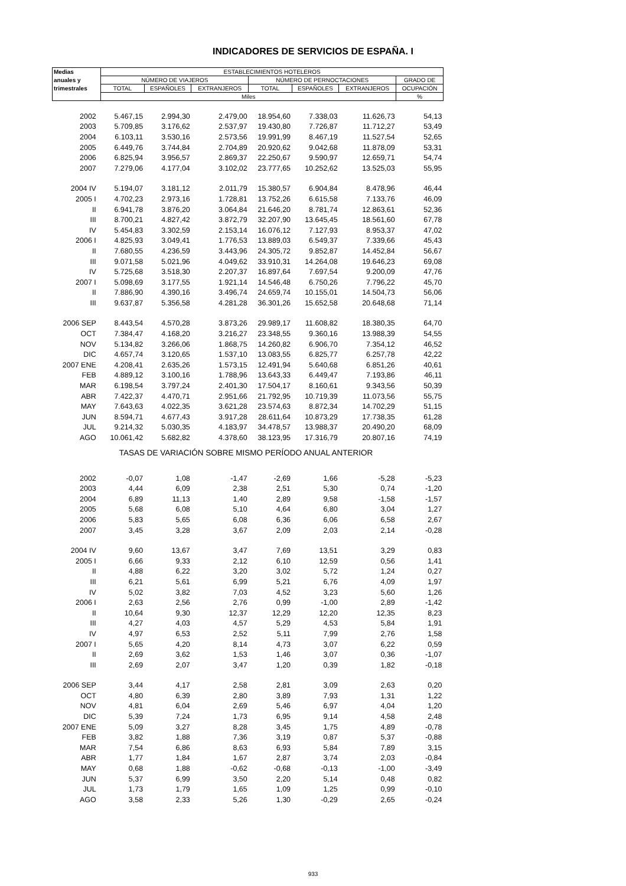INDICADORES DE SERVICIOS DE ESPAÑA. I
| Medias | ESTABLECIMIENTOS HOTELEROS | | | | | | |
| --- | --- | --- | --- | --- | --- | --- | --- |
| anuales y | NÚMERO DE VIAJEROS | | | NÚMERO DE PERNOCTACIONES | | | GRADO DE |
| trimestrales | TOTAL | ESPAÑOLES | EXTRANJEROS | TOTAL | ESPAÑOLES | EXTRANJEROS | OCUPACIÓN |
| | Miles | | | | | | % |
| 2002 | 5.467,15 | 2.994,30 | 2.479,00 | 18.954,60 | 7.338,03 | 11.626,73 | 54,13 |
| 2003 | 5.709,85 | 3.176,62 | 2.537,97 | 19.430,80 | 7.726,87 | 11.712,27 | 53,49 |
| 2004 | 6.103,11 | 3.530,16 | 2.573,56 | 19.991,99 | 8.467,19 | 11.527,54 | 52,65 |
| 2005 | 6.449,76 | 3.744,84 | 2.704,89 | 20.920,62 | 9.042,68 | 11.878,09 | 53,31 |
| 2006 | 6.825,94 | 3.956,57 | 2.869,37 | 22.250,67 | 9.590,97 | 12.659,71 | 54,74 |
| 2007 | 7.279,06 | 4.177,04 | 3.102,02 | 23.777,65 | 10.252,62 | 13.525,03 | 55,95 |
| 2004 IV | 5.194,07 | 3.181,12 | 2.011,79 | 15.380,57 | 6.904,84 | 8.478,96 | 46,44 |
| 2005 I | 4.702,23 | 2.973,16 | 1.728,81 | 13.752,26 | 6.615,58 | 7.133,76 | 46,09 |
| II | 6.941,78 | 3.876,20 | 3.064,84 | 21.646,20 | 8.781,74 | 12.863,61 | 52,36 |
| III | 8.700,21 | 4.827,42 | 3.872,79 | 32.207,90 | 13.645,45 | 18.561,60 | 67,78 |
| IV | 5.454,83 | 3.302,59 | 2.153,14 | 16.076,12 | 7.127,93 | 8.953,37 | 47,02 |
| 2006 I | 4.825,93 | 3.049,41 | 1.776,53 | 13.889,03 | 6.549,37 | 7.339,66 | 45,43 |
| II | 7.680,55 | 4.236,59 | 3.443,96 | 24.305,72 | 9.852,87 | 14.452,84 | 56,67 |
| III | 9.071,58 | 5.021,96 | 4.049,62 | 33.910,31 | 14.264,08 | 19.646,23 | 69,08 |
| IV | 5.725,68 | 3.518,30 | 2.207,37 | 16.897,64 | 7.697,54 | 9.200,09 | 47,76 |
| 2007 I | 5.098,69 | 3.177,55 | 1.921,14 | 14.546,48 | 6.750,26 | 7.796,22 | 45,70 |
| II | 7.886,90 | 4.390,16 | 3.496,74 | 24.659,74 | 10.155,01 | 14.504,73 | 56,06 |
| III | 9.637,87 | 5.356,58 | 4.281,28 | 36.301,26 | 15.652,58 | 20.648,68 | 71,14 |
| 2006 SEP | 8.443,54 | 4.570,28 | 3.873,26 | 29.989,17 | 11.608,82 | 18.380,35 | 64,70 |
| OCT | 7.384,47 | 4.168,20 | 3.216,27 | 23.348,55 | 9.360,16 | 13.988,39 | 54,55 |
| NOV | 5.134,82 | 3.266,06 | 1.868,75 | 14.260,82 | 6.906,70 | 7.354,12 | 46,52 |
| DIC | 4.657,74 | 3.120,65 | 1.537,10 | 13.083,55 | 6.825,77 | 6.257,78 | 42,22 |
| 2007 ENE | 4.208,41 | 2.635,26 | 1.573,15 | 12.491,94 | 5.640,68 | 6.851,26 | 40,61 |
| FEB | 4.889,12 | 3.100,16 | 1.788,96 | 13.643,33 | 6.449,47 | 7.193,86 | 46,11 |
| MAR | 6.198,54 | 3.797,24 | 2.401,30 | 17.504,17 | 8.160,61 | 9.343,56 | 50,39 |
| ABR | 7.422,37 | 4.470,71 | 2.951,66 | 21.792,95 | 10.719,39 | 11.073,56 | 55,75 |
| MAY | 7.643,63 | 4.022,35 | 3.621,28 | 23.574,63 | 8.872,34 | 14.702,29 | 51,15 |
| JUN | 8.594,71 | 4.677,43 | 3.917,28 | 28.611,64 | 10.873,29 | 17.738,35 | 61,28 |
| JUL | 9.214,32 | 5.030,35 | 4.183,97 | 34.478,57 | 13.988,37 | 20.490,20 | 68,09 |
| AGO | 10.061,42 | 5.682,82 | 4.378,60 | 38.123,95 | 17.316,79 | 20.807,16 | 74,19 |
| TASAS DE VARIACIÓN SOBRE MISMO PERÍODO ANUAL ANTERIOR | | | | | | | |
| 2002 | -0,07 | 1,08 | -1,47 | -2,69 | 1,66 | -5,28 | -5,23 |
| 2003 | 4,44 | 6,09 | 2,38 | 2,51 | 5,30 | 0,74 | -1,20 |
| 2004 | 6,89 | 11,13 | 1,40 | 2,89 | 9,58 | -1,58 | -1,57 |
| 2005 | 5,68 | 6,08 | 5,10 | 4,64 | 6,80 | 3,04 | 1,27 |
| 2006 | 5,83 | 5,65 | 6,08 | 6,36 | 6,06 | 6,58 | 2,67 |
| 2007 | 3,45 | 3,28 | 3,67 | 2,09 | 2,03 | 2,14 | -0,28 |
| 2004 IV | 9,60 | 13,67 | 3,47 | 7,69 | 13,51 | 3,29 | 0,83 |
| 2005 I | 6,66 | 9,33 | 2,12 | 6,10 | 12,59 | 0,56 | 1,41 |
| II | 4,88 | 6,22 | 3,20 | 3,02 | 5,72 | 1,24 | 0,27 |
| III | 6,21 | 5,61 | 6,99 | 5,21 | 6,76 | 4,09 | 1,97 |
| IV | 5,02 | 3,82 | 7,03 | 4,52 | 3,23 | 5,60 | 1,26 |
| 2006 I | 2,63 | 2,56 | 2,76 | 0,99 | -1,00 | 2,89 | -1,42 |
| II | 10,64 | 9,30 | 12,37 | 12,29 | 12,20 | 12,35 | 8,23 |
| III | 4,27 | 4,03 | 4,57 | 5,29 | 4,53 | 5,84 | 1,91 |
| IV | 4,97 | 6,53 | 2,52 | 5,11 | 7,99 | 2,76 | 1,58 |
| 2007 I | 5,65 | 4,20 | 8,14 | 4,73 | 3,07 | 6,22 | 0,59 |
| II | 2,69 | 3,62 | 1,53 | 1,46 | 3,07 | 0,36 | -1,07 |
| III | 2,69 | 2,07 | 3,47 | 1,20 | 0,39 | 1,82 | -0,18 |
| 2006 SEP | 3,44 | 4,17 | 2,58 | 2,81 | 3,09 | 2,63 | 0,20 |
| OCT | 4,80 | 6,39 | 2,80 | 3,89 | 7,93 | 1,31 | 1,22 |
| NOV | 4,81 | 6,04 | 2,69 | 5,46 | 6,97 | 4,04 | 1,20 |
| DIC | 5,39 | 7,24 | 1,73 | 6,95 | 9,14 | 4,58 | 2,48 |
| 2007 ENE | 5,09 | 3,27 | 8,28 | 3,45 | 1,75 | 4,89 | -0,78 |
| FEB | 3,82 | 1,88 | 7,36 | 3,19 | 0,87 | 5,37 | -0,88 |
| MAR | 7,54 | 6,86 | 8,63 | 6,93 | 5,84 | 7,89 | 3,15 |
| ABR | 1,77 | 1,84 | 1,67 | 2,87 | 3,74 | 2,03 | -0,84 |
| MAY | 0,68 | 1,88 | -0,62 | -0,68 | -0,13 | -1,00 | -3,49 |
| JUN | 5,37 | 6,99 | 3,50 | 2,20 | 5,14 | 0,48 | 0,82 |
| JUL | 1,73 | 1,79 | 1,65 | 1,09 | 1,25 | 0,99 | -0,10 |
| AGO | 3,58 | 2,33 | 5,26 | 1,30 | -0,29 | 2,65 | -0,24 |
933